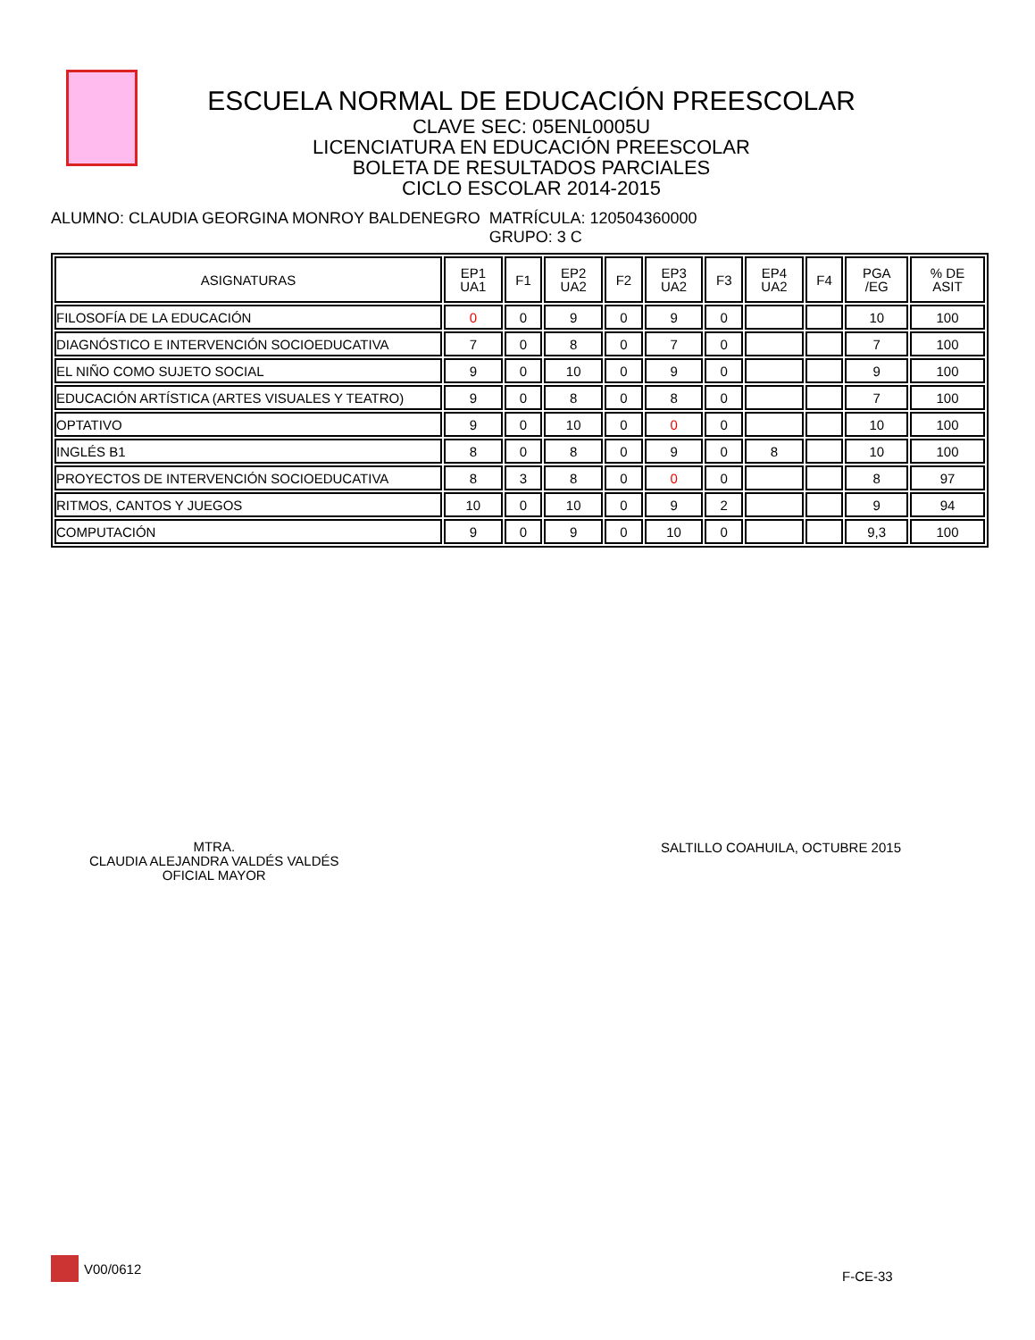ESCUELA NORMAL DE EDUCACIÓN PREESCOLAR
CLAVE SEC: 05ENL0005U
LICENCIATURA EN EDUCACIÓN PREESCOLAR
BOLETA DE RESULTADOS PARCIALES
CICLO ESCOLAR 2014-2015
ALUMNO: CLAUDIA GEORGINA MONROY BALDENEGRO
MATRÍCULA: 120504360000
GRUPO: 3 C
| ASIGNATURAS | EP1 UA1 | F1 | EP2 UA2 | F2 | EP3 UA2 | F3 | EP4 UA2 | F4 | PGA /EG | % DE ASIT |
| --- | --- | --- | --- | --- | --- | --- | --- | --- | --- | --- |
| FILOSOFÍA DE LA EDUCACIÓN | 0 | 0 | 9 | 0 | 9 | 0 | | | 10 | 100 |
| DIAGNÓSTICO E INTERVENCIÓN SOCIOEDUCATIVA | 7 | 0 | 8 | 0 | 7 | 0 | | | 7 | 100 |
| EL NIÑO COMO SUJETO SOCIAL | 9 | 0 | 10 | 0 | 9 | 0 | | | 9 | 100 |
| EDUCACIÓN ARTÍSTICA (ARTES VISUALES Y TEATRO) | 9 | 0 | 8 | 0 | 8 | 0 | | | 7 | 100 |
| OPTATIVO | 9 | 0 | 10 | 0 | 0 | 0 | | | 10 | 100 |
| INGLÉS B1 | 8 | 0 | 8 | 0 | 9 | 0 | 8 | | 10 | 100 |
| PROYECTOS DE INTERVENCIÓN SOCIOEDUCATIVA | 8 | 3 | 8 | 0 | 0 | 0 | | | 8 | 97 |
| RITMOS, CANTOS Y JUEGOS | 10 | 0 | 10 | 0 | 9 | 2 | | | 9 | 94 |
| COMPUTACIÓN | 9 | 0 | 9 | 0 | 10 | 0 | | | 9,3 | 100 |
MTRA.
CLAUDIA ALEJANDRA VALDÉS VALDÉS
OFICIAL MAYOR
SALTILLO COAHUILA, OCTUBRE 2015
V00/0612
F-CE-33